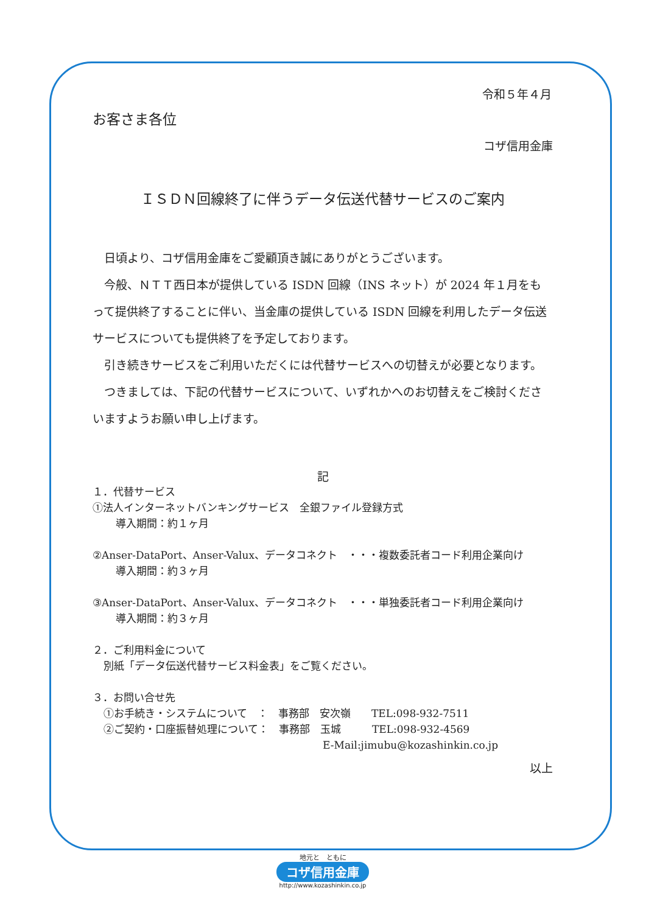令和５年４月
お客さま各位
コザ信用金庫
ＩＳＤＮ回線終了に伴うデータ伝送代替サービスのご案内
日頃より、コザ信用金庫をご愛顧頂き誠にありがとうございます。
今般、ＮＴＴ西日本が提供している ISDN 回線（INS ネット）が 2024 年１月をもって提供終了することに伴い、当金庫の提供している ISDN 回線を利用したデータ伝送サービスについても提供終了を予定しております。
引き続きサービスをご利用いただくには代替サービスへの切替えが必要となります。
つきましては、下記の代替サービスについて、いずれかへのお切替えをご検討くださいますようお願い申し上げます。
記
１．代替サービス
①法人インターネットバンキングサービス　全銀ファイル登録方式
導入期間：約１ヶ月
②Anser-DataPort、Anser-Valux、データコネクト　・・・複数委託者コード利用企業向け
導入期間：約３ヶ月
③Anser-DataPort、Anser-Valux、データコネクト　・・・単独委託者コード利用企業向け
導入期間：約３ヶ月
２．ご利用料金について
別紙「データ伝送代替サービス料金表」をご覧ください。
３．お問い合せ先
①お手続き・システムについて　：　事務部　安次嶺　　TEL:098-932-7511
②ご契約・口座振替処理について：　事務部　玉城　　　TEL:098-932-4569
E-Mail:jimubu@kozashinkin.co.jp
以上
地元と　ともに
コザ信用金庫
http://www.kozashinkin.co.jp